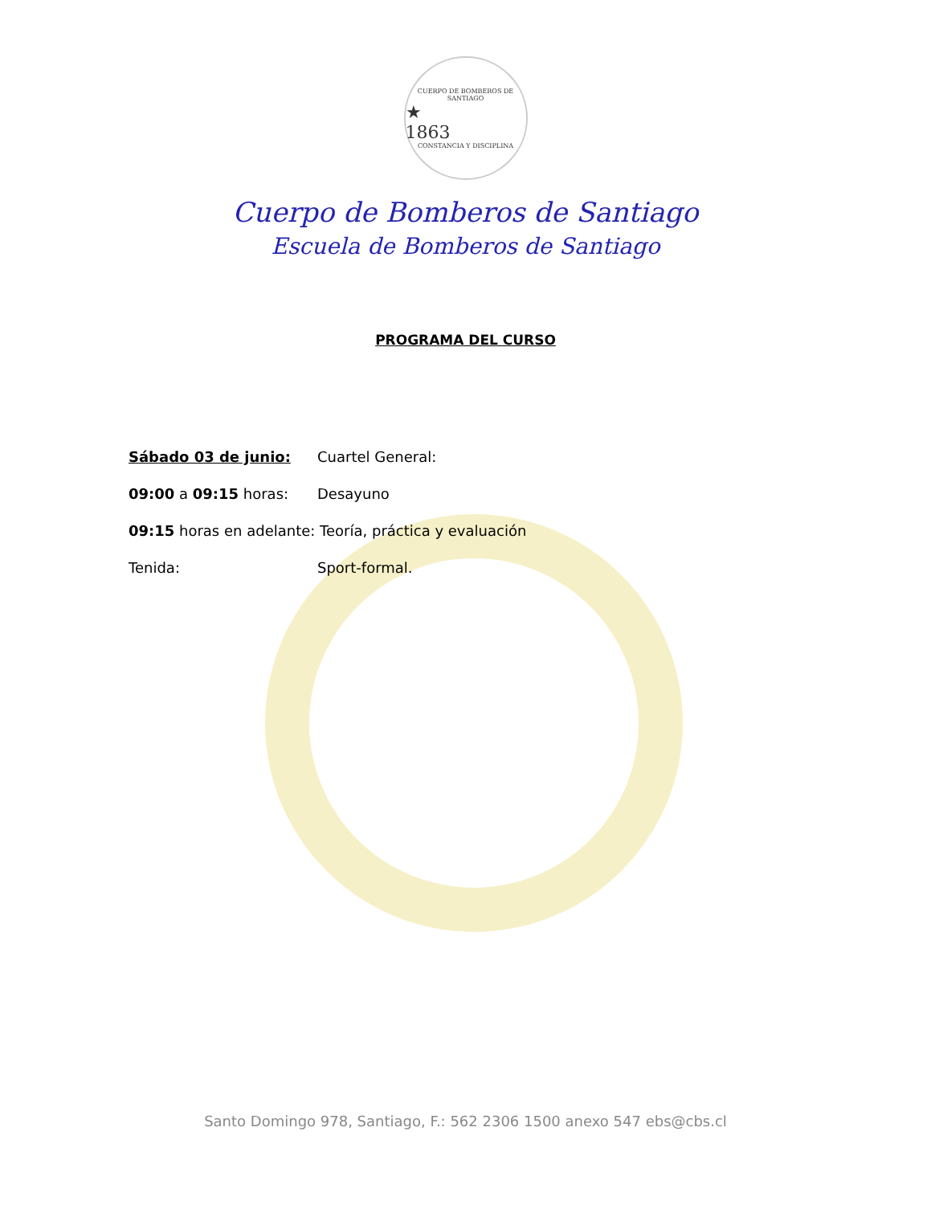CUERPO DE BOMBEROS DE SANTIAGO
★
1863
CONSTANCIA Y DISCIPLINA
Cuerpo de Bomberos de Santiago
Escuela de Bomberos de Santiago
PROGRAMA DEL CURSO
Sábado 03 de junio: Cuartel General:
09:00 a 09:15 horas: Desayuno
09:15 horas en adelante: Teoría, práctica y evaluación
Tenida: Sport-formal.
Santo Domingo 978, Santiago, F.: 562 2306 1500 anexo 547 ebs@cbs.cl